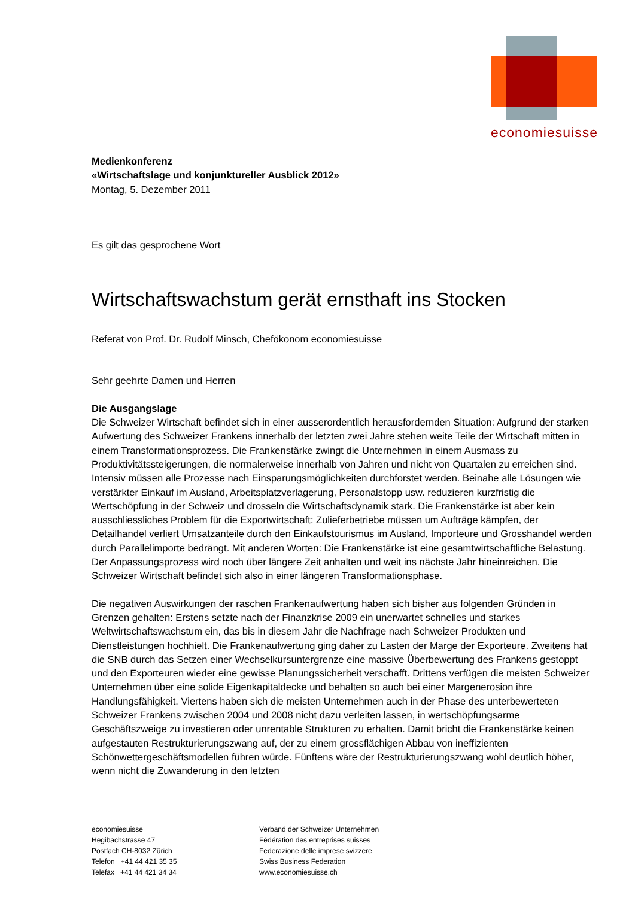economiesuisse
Medienkonferenz
«Wirtschaftslage und konjunktureller Ausblick 2012»
Montag, 5. Dezember 2011
Es gilt das gesprochene Wort
Wirtschaftswachstum gerät ernsthaft ins Stocken
Referat von Prof. Dr. Rudolf Minsch, Chefökonom economiesuisse
Sehr geehrte Damen und Herren
Die Ausgangslage
Die Schweizer Wirtschaft befindet sich in einer ausserordentlich herausfordernden Situation: Aufgrund der starken Aufwertung des Schweizer Frankens innerhalb der letzten zwei Jahre stehen weite Teile der Wirtschaft mitten in einem Transformationsprozess. Die Frankenstärke zwingt die Unternehmen in einem Ausmass zu Produktivitätssteigerungen, die normalerweise innerhalb von Jahren und nicht von Quartalen zu erreichen sind. Intensiv müssen alle Prozesse nach Einsparungsmöglichkeiten durchforstet werden. Beinahe alle Lösungen wie verstärkter Einkauf im Ausland, Arbeitsplatzverlagerung, Personalstopp usw. reduzieren kurzfristig die Wertschöpfung in der Schweiz und drosseln die Wirtschaftsdynamik stark. Die Frankenstärke ist aber kein ausschliessliches Problem für die Exportwirtschaft: Zulieferbetriebe müssen um Aufträge kämpfen, der Detailhandel verliert Umsatzanteile durch den Einkaufstourismus im Ausland, Importeure und Grosshandel werden durch Parallelimporte bedrängt. Mit anderen Worten: Die Frankenstärke ist eine gesamtwirtschaftliche Belastung. Der Anpassungsprozess wird noch über längere Zeit anhalten und weit ins nächste Jahr hineinreichen. Die Schweizer Wirtschaft befindet sich also in einer längeren Transformationsphase.
Die negativen Auswirkungen der raschen Frankenaufwertung haben sich bisher aus folgenden Gründen in Grenzen gehalten: Erstens setzte nach der Finanzkrise 2009 ein unerwartet schnelles und starkes Weltwirtschaftswachstum ein, das bis in diesem Jahr die Nachfrage nach Schweizer Produkten und Dienstleistungen hochhielt. Die Frankenaufwertung ging daher zu Lasten der Marge der Exporteure. Zweitens hat die SNB durch das Setzen einer Wechselkursuntergrenze eine massive Überbewertung des Frankens gestoppt und den Exporteuren wieder eine gewisse Planungssicherheit verschafft. Drittens verfügen die meisten Schweizer Unternehmen über eine solide Eigenkapitaldecke und behalten so auch bei einer Margenerosion ihre Handlungsfähigkeit. Viertens haben sich die meisten Unternehmen auch in der Phase des unterbewerteten Schweizer Frankens zwischen 2004 und 2008 nicht dazu verleiten lassen, in wertschöpfungsarme Geschäftszweige zu investieren oder unrentable Strukturen zu erhalten. Damit bricht die Frankenstärke keinen aufgestauten Restrukturierungszwang auf, der zu einem grossflächigen Abbau von ineffizienten Schönwettergeschäftsmodellen führen würde. Fünftens wäre der Restrukturierungszwang wohl deutlich höher, wenn nicht die Zuwanderung in den letzten
economiesuisse
Hegibachstrasse 47
Postfach CH-8032 Zürich
Telefon +41 44 421 35 35
Telefax +41 44 421 34 34
Verband der Schweizer Unternehmen
Fédération des entreprises suisses
Federazione delle imprese svizzere
Swiss Business Federation
www.economiesuisse.ch